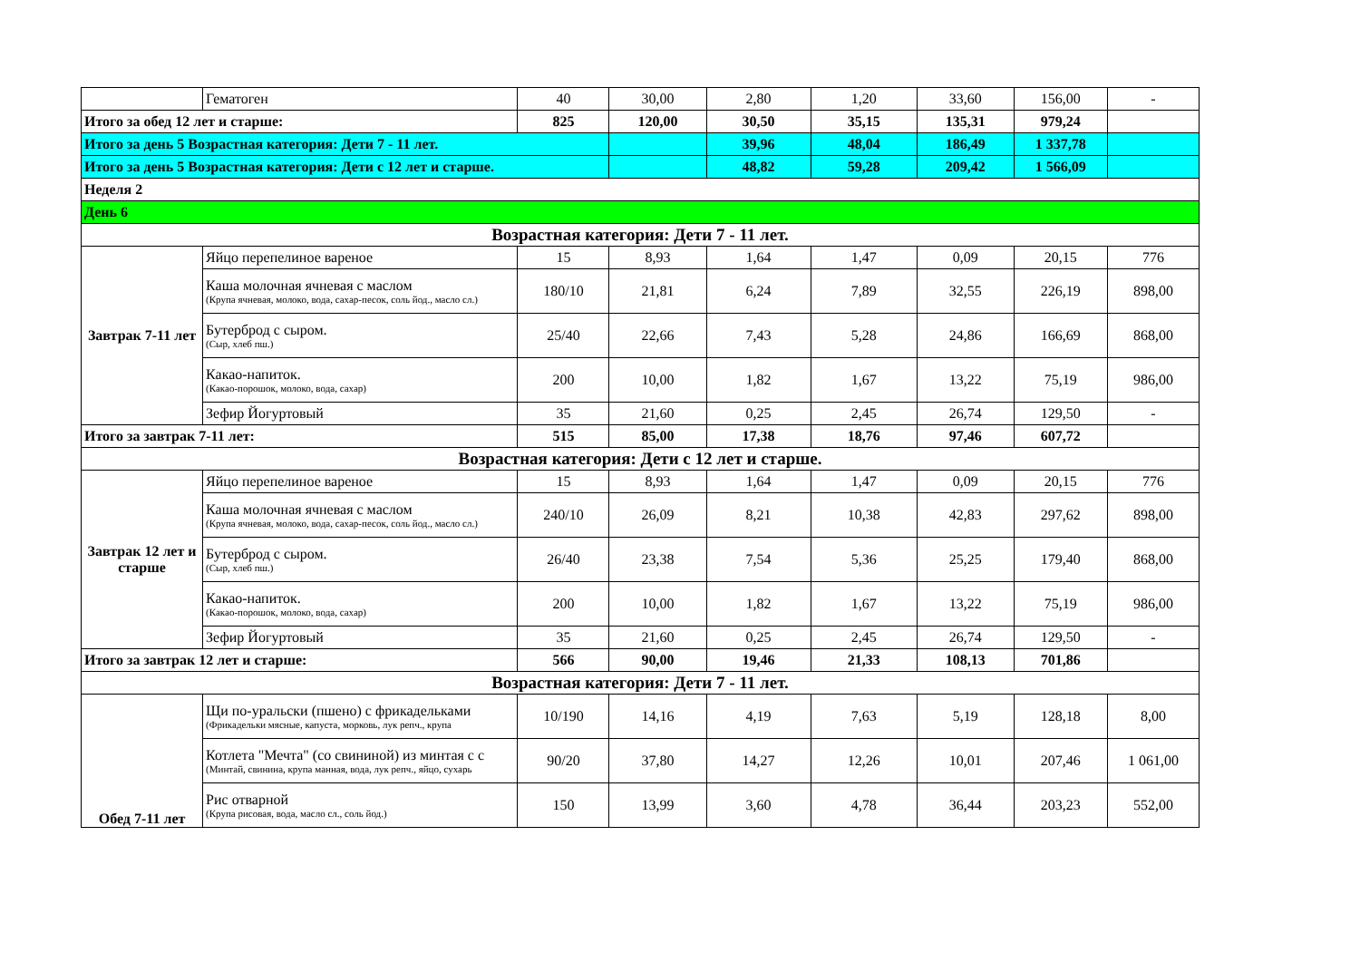| | Гематоген | 40 | 30,00 | 2,80 | 1,20 | 33,60 | 156,00 | - |
| Итого за обед 12 лет и старше: | | 825 | 120,00 | 30,50 | 35,15 | 135,31 | 979,24 | |
| Итого за день 5 Возрастная категория: Дети 7 - 11 лет. | | | | 39,96 | 48,04 | 186,49 | 1 337,78 | |
| Итого за день 5 Возрастная категория: Дети с 12 лет и старше. | | | | 48,82 | 59,28 | 209,42 | 1 566,09 | |
| Неделя 2 | | | | | | | | |
| День 6 | | | | | | | | |
| Возрастная категория: Дети 7 - 11 лет. | | | | | | | | |
| Завтрак 7-11 лет | Яйцо перепелиное вареное | 15 | 8,93 | 1,64 | 1,47 | 0,09 | 20,15 | 776 |
| | Каша молочная ячневая с маслом (Крупа ячневая, молоко, вода, сахар-песок, соль йод., масло сл.) | 180/10 | 21,81 | 6,24 | 7,89 | 32,55 | 226,19 | 898,00 |
| | Бутерброд с сыром. (Сыр, хлеб пш.) | 25/40 | 22,66 | 7,43 | 5,28 | 24,86 | 166,69 | 868,00 |
| | Какао-напиток. (Какао-порошок, молоко, вода, сахар) | 200 | 10,00 | 1,82 | 1,67 | 13,22 | 75,19 | 986,00 |
| | Зефир Йогуртовый | 35 | 21,60 | 0,25 | 2,45 | 26,74 | 129,50 | - |
| Итого за завтрак 7-11 лет: | | 515 | 85,00 | 17,38 | 18,76 | 97,46 | 607,72 | |
| Возрастная категория: Дети с 12 лет и старше. | | | | | | | | |
| Завтрак 12 лет и старше | Яйцо перепелиное вареное | 15 | 8,93 | 1,64 | 1,47 | 0,09 | 20,15 | 776 |
| | Каша молочная ячневая с маслом (Крупа ячневая, молоко, вода, сахар-песок, соль йод., масло сл.) | 240/10 | 26,09 | 8,21 | 10,38 | 42,83 | 297,62 | 898,00 |
| | Бутерброд с сыром. (Сыр, хлеб пш.) | 26/40 | 23,38 | 7,54 | 5,36 | 25,25 | 179,40 | 868,00 |
| | Какао-напиток. (Какао-порошок, молоко, вода, сахар) | 200 | 10,00 | 1,82 | 1,67 | 13,22 | 75,19 | 986,00 |
| | Зефир Йогуртовый | 35 | 21,60 | 0,25 | 2,45 | 26,74 | 129,50 | - |
| Итого за завтрак 12 лет и старше: | | 566 | 90,00 | 19,46 | 21,33 | 108,13 | 701,86 | |
| Возрастная категория: Дети 7 - 11 лет. | | | | | | | | |
| Обед 7-11 лет | Щи по-уральски (пшено) с фрикадельками (Фрикадельки мясные, капуста, морковь, лук репч., крупа | 10/190 | 14,16 | 4,19 | 7,63 | 5,19 | 128,18 | 8,00 |
| | Котлета "Мечта" (со свининой) из минтая с с (Минтай, свинина, крупа манная, вода, лук репч., яйцо, сухарь | 90/20 | 37,80 | 14,27 | 12,26 | 10,01 | 207,46 | 1 061,00 |
| | Рис отварной (Крупа рисовая, вода, масло сл., соль йод.) | 150 | 13,99 | 3,60 | 4,78 | 36,44 | 203,23 | 552,00 |